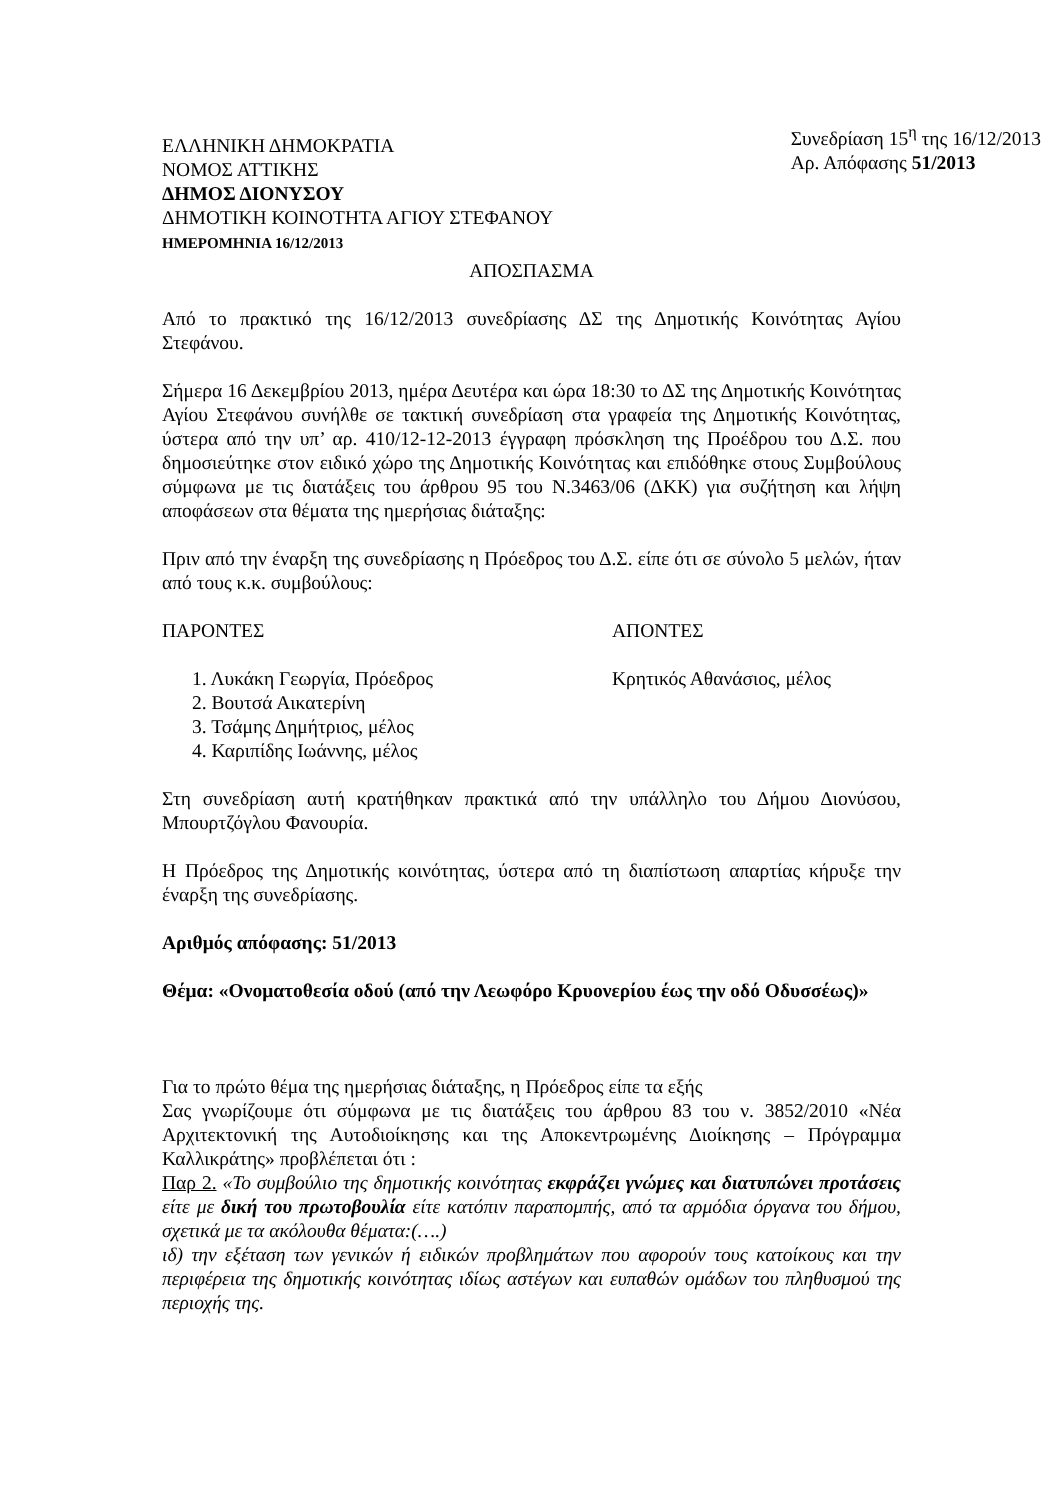ΕΛΛΗΝΙΚΗ ΔΗΜΟΚΡΑΤΙΑ
ΝΟΜΟΣ ΑΤΤΙΚΗΣ
ΔΗΜΟΣ ΔΙΟΝΥΣΟΥ
ΔΗΜΟΤΙΚΗ ΚΟΙΝΟΤΗΤΑ ΑΓΙΟΥ ΣΤΕΦΑΝΟΥ
ΗΜΕΡΟΜΗΝΙΑ 16/12/2013
Συνεδρίαση 15<sup>η</sup> της 16/12/2013
Αρ. Απόφασης 51/2013
ΑΠΟΣΠΑΣΜΑ
Από το πρακτικό της 16/12/2013 συνεδρίασης ΔΣ της Δημοτικής Κοινότητας Αγίου Στεφάνου.
Σήμερα 16 Δεκεμβρίου 2013, ημέρα Δευτέρα και ώρα 18:30 το ΔΣ της Δημοτικής Κοινότητας Αγίου Στεφάνου συνήλθε σε τακτική συνεδρίαση στα γραφεία της Δημοτικής Κοινότητας, ύστερα από την υπ’ αρ. 410/12-12-2013 έγγραφη πρόσκληση της Προέδρου του Δ.Σ. που δημοσιεύτηκε στον ειδικό χώρο της Δημοτικής Κοινότητας και επιδόθηκε στους Συμβούλους σύμφωνα με τις διατάξεις του άρθρου 95 του Ν.3463/06 (ΔΚΚ) για συζήτηση και λήψη αποφάσεων στα θέματα της ημερήσιας διάταξης:
Πριν από την έναρξη της συνεδρίασης η Πρόεδρος του Δ.Σ. είπε ότι σε σύνολο 5 μελών, ήταν από τους κ.κ. συμβούλους:
ΠΑΡΟΝΤΕΣ ΑΠΟΝΤΕΣ
1. Λυκάκη Γεωργία, Πρόεδρος
2. Βουτσά Αικατερίνη
3. Τσάμης Δημήτριος, μέλος
4. Καριπίδης Ιωάννης, μέλος
Κρητικός Αθανάσιος, μέλος
Στη συνεδρίαση αυτή κρατήθηκαν πρακτικά από την υπάλληλο του Δήμου Διονύσου, Μπουρτζόγλου Φανουρία.
Η Πρόεδρος της Δημοτικής κοινότητας, ύστερα από τη διαπίστωση απαρτίας κήρυξε την έναρξη της συνεδρίασης.
Αριθμός απόφασης: 51/2013
Θέμα: «Ονοματοθεσία οδού (από την Λεωφόρο Κρυονερίου έως την οδό Οδυσσέως)»
Για το πρώτο θέμα της ημερήσιας διάταξης, η Πρόεδρος είπε τα εξής
Σας γνωρίζουμε ότι σύμφωνα με τις διατάξεις του άρθρου 83 του ν. 3852/2010 «Νέα Αρχιτεκτονική της Αυτοδιοίκησης και της Αποκεντρωμένης Διοίκησης – Πρόγραμμα Καλλικράτης» προβλέπεται ότι :
Παρ 2. «Το συμβούλιο της δημοτικής κοινότητας εκφράζει γνώμες και διατυπώνει προτάσεις είτε με δική του πρωτοβουλία είτε κατόπιν παραπομπής, από τα αρμόδια όργανα του δήμου, σχετικά με τα ακόλουθα θέματα:(….)
ιδ) την εξέταση των γενικών ή ειδικών προβλημάτων που αφορούν τους κατοίκους και την περιφέρεια της δημοτικής κοινότητας ιδίως αστέγων και ευπαθών ομάδων του πληθυσμού της περιοχής της.